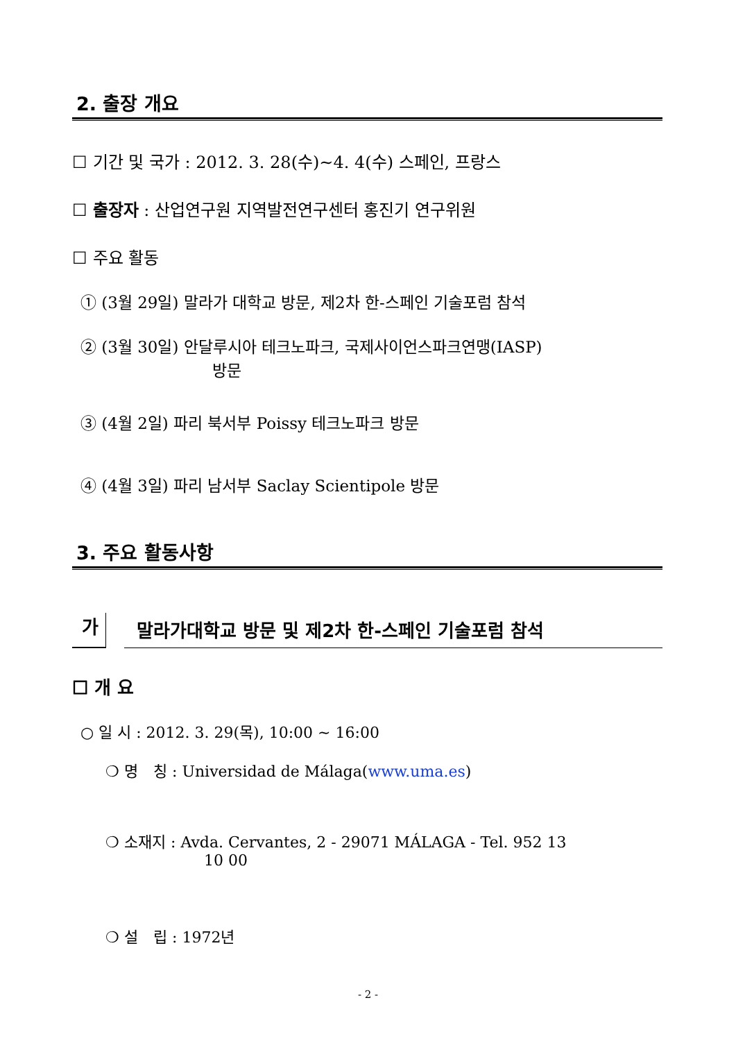2. 출장 개요
☐ 기간 및 국가 : 2012. 3. 28(수)∼4. 4(수) 스페인, 프랑스
☐ 출장자 : 산업연구원 지역발전연구센터 홍진기 연구위원
☐ 주요 활동
① (3월 29일) 말라가 대학교 방문, 제2차 한-스페인 기술포럼 참석
② (3월 30일) 안달루시아 테크노파크, 국제사이언스파크연맹(IASP)
방문
③ (4월 2일) 파리 북서부 Poissy 테크노파크 방문
④ (4월 3일) 파리 남서부 Saclay Scientipole 방문
3. 주요 활동사항
가 말라가대학교 방문 및 제2차 한-스페인 기술포럼 참석
☐ 개 요
○ 일 시 : 2012. 3. 29(목), 10:00 ~ 16:00
❍ 명　칭 : Universidad de Málaga(www.uma.es)
❍ 소재지 : Avda. Cervantes, 2 - 29071 MÁLAGA - Tel. 952 13
10 00
❍ 설　립 : 1972년
- 2 -